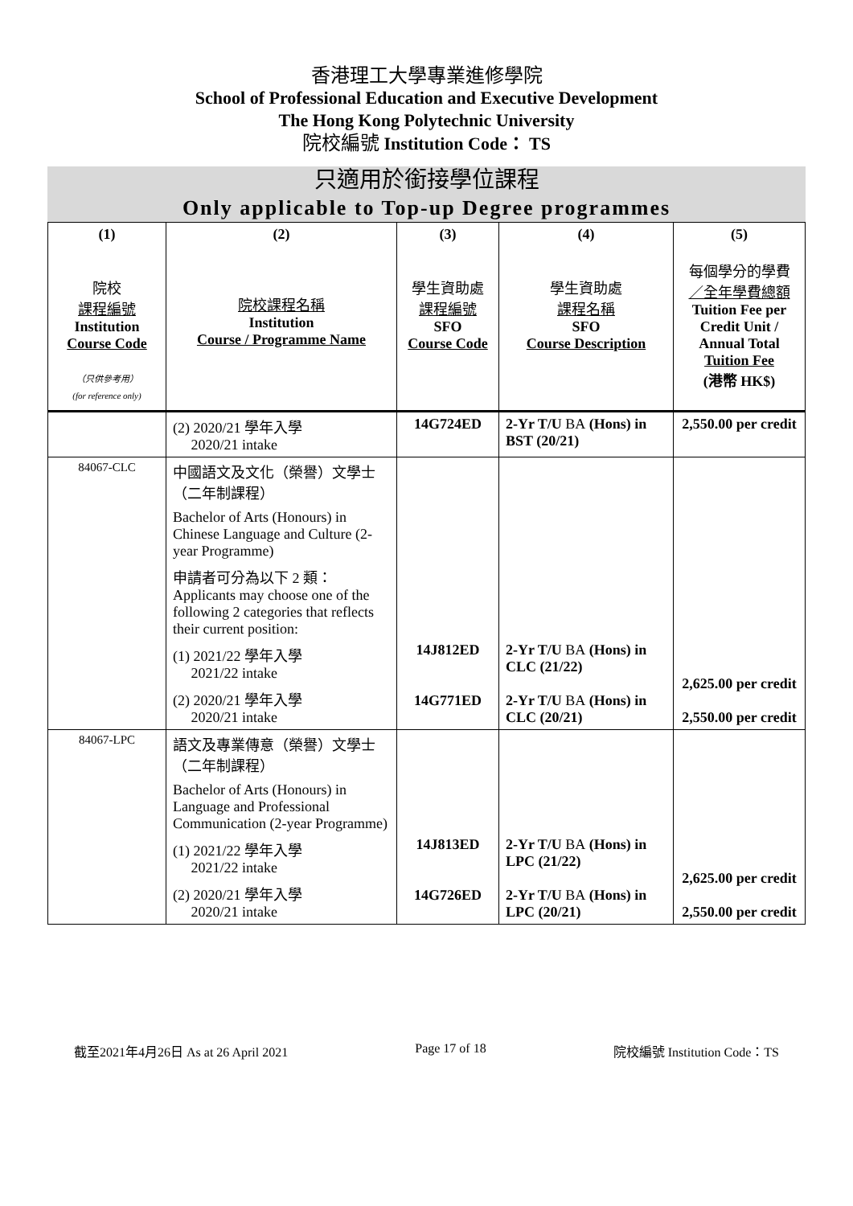香港理工大學專業進修學院
School of Professional Education and Executive Development
The Hong Kong Polytechnic University
院校編號 Institution Code： TS
只適用於銜接學位課程
Only applicable to Top-up Degree programmes
| (1) 院校 課程編號 Institution Course Code （只供參考用） (for reference only) | (2) 院校課程名稱 Institution Course / Programme Name | (3) 學生資助處 課程編號 SFO Course Code | (4) 學生資助處 課程名稱 SFO Course Description | (5) 每個學分的學費 ／全年學費總額 Tuition Fee per Credit Unit / Annual Total Tuition Fee (港幣 HK$) |
| --- | --- | --- | --- | --- |
| | (2) 2020/21 學年入學 2020/21 intake | 14G724ED | 2-Yr T/U BA (Hons) in BST (20/21) | 2,550.00 per credit |
| 84067-CLC | 中國語文及文化（榮譽）文學士（二年制課程） Bachelor of Arts (Honours) in Chinese Language and Culture (2-year Programme) 申請者可分為以下 2 類：Applicants may choose one of the following 2 categories that reflects their current position: (1) 2021/22 學年入學 2021/22 intake (2) 2020/21 學年入學 2020/21 intake | 14J812ED 14G771ED | 2-Yr T/U BA (Hons) in CLC (21/22) 2-Yr T/U BA (Hons) in CLC (20/21) | 2,625.00 per credit 2,550.00 per credit |
| 84067-LPC | 語文及專業傳意（榮譽）文學士（二年制課程） Bachelor of Arts (Honours) in Language and Professional Communication (2-year Programme) (1) 2021/22 學年入學 2021/22 intake (2) 2020/21 學年入學 2020/21 intake | 14J813ED 14G726ED | 2-Yr T/U BA (Hons) in LPC (21/22) 2-Yr T/U BA (Hons) in LPC (20/21) | 2,625.00 per credit 2,550.00 per credit |
截至2021年4月26日 As at 26 April 2021 Page 17 of 18 院校編號 Institution Code：TS